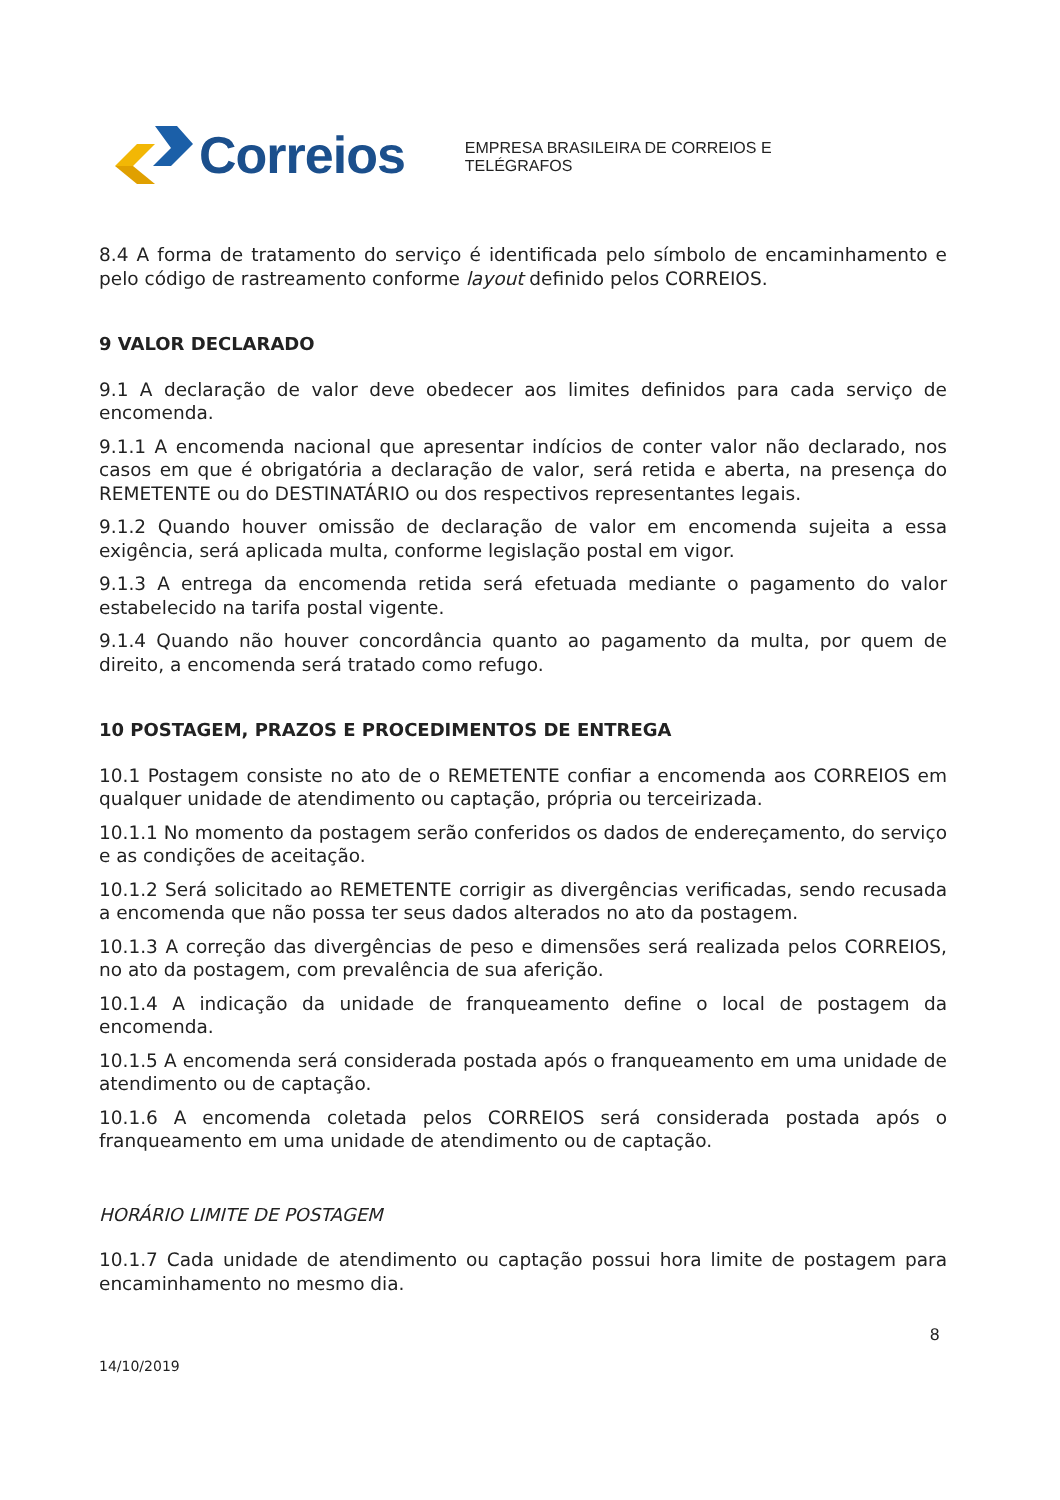Correios
EMPRESA BRASILEIRA DE CORREIOS E TELÉGRAFOS
8.4 A forma de tratamento do serviço é identificada pelo símbolo de encaminhamento e pelo código de rastreamento conforme layout definido pelos CORREIOS.
9 VALOR DECLARADO
9.1 A declaração de valor deve obedecer aos limites definidos para cada serviço de encomenda.
9.1.1 A encomenda nacional que apresentar indícios de conter valor não declarado, nos casos em que é obrigatória a declaração de valor, será retida e aberta, na presença do REMETENTE ou do DESTINATÁRIO ou dos respectivos representantes legais.
9.1.2 Quando houver omissão de declaração de valor em encomenda sujeita a essa exigência, será aplicada multa, conforme legislação postal em vigor.
9.1.3 A entrega da encomenda retida será efetuada mediante o pagamento do valor estabelecido na tarifa postal vigente.
9.1.4 Quando não houver concordância quanto ao pagamento da multa, por quem de direito, a encomenda será tratado como refugo.
10 POSTAGEM, PRAZOS E PROCEDIMENTOS DE ENTREGA
10.1 Postagem consiste no ato de o REMETENTE confiar a encomenda aos CORREIOS em qualquer unidade de atendimento ou captação, própria ou terceirizada.
10.1.1 No momento da postagem serão conferidos os dados de endereçamento, do serviço e as condições de aceitação.
10.1.2 Será solicitado ao REMETENTE corrigir as divergências verificadas, sendo recusada a encomenda que não possa ter seus dados alterados no ato da postagem.
10.1.3 A correção das divergências de peso e dimensões será realizada pelos CORREIOS, no ato da postagem, com prevalência de sua aferição.
10.1.4 A indicação da unidade de franqueamento define o local de postagem da encomenda.
10.1.5 A encomenda será considerada postada após o franqueamento em uma unidade de atendimento ou de captação.
10.1.6 A encomenda coletada pelos CORREIOS será considerada postada após o franqueamento em uma unidade de atendimento ou de captação.
HORÁRIO LIMITE DE POSTAGEM
10.1.7 Cada unidade de atendimento ou captação possui hora limite de postagem para encaminhamento no mesmo dia.
8
14/10/2019